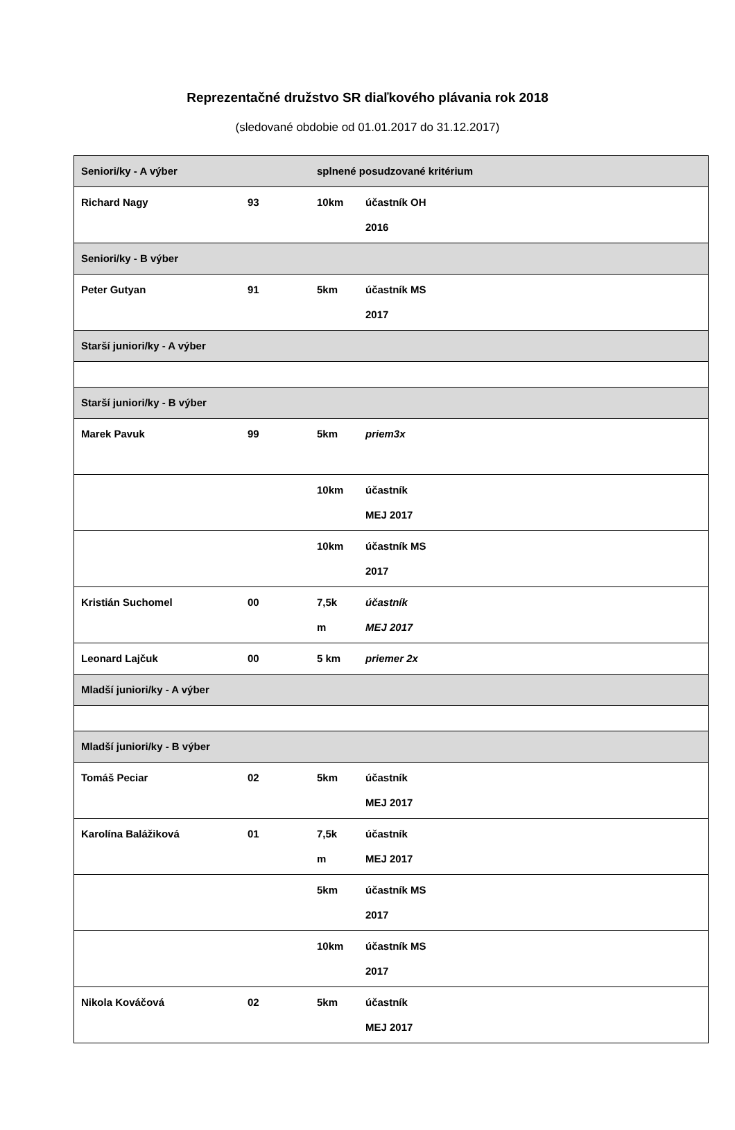Reprezentačné družstvo SR diaľkového plávania rok 2018
(sledované obdobie od 01.01.2017 do 31.12.2017)
| Seniori/ky - A výber | | splnené posudzované kritérium | |
| Richard Nagy | 93 | 10km | účastník OH 2016 |
| Seniori/ky - B výber | | | |
| Peter Gutyan | 91 | 5km | účastník MS 2017 |
| Starší juniori/ky - A výber | | | |
| Starší juniori/ky - B výber | | | |
| Marek Pavuk | 99 | 5km | priem3x |
| | | 10km | účastník MEJ 2017 |
| | | 10km | účastník MS 2017 |
| Kristián Suchomel | 00 | 7,5k m | účastník MEJ 2017 |
| Leonard Lajčuk | 00 | 5 km | priemer 2x |
| Mladší juniori/ky - A výber | | | |
| Mladší juniori/ky - B výber | | | |
| Tomáš Peciar | 02 | 5km | účastník MEJ 2017 |
| Karolína Balážiková | 01 | 7,5k m | účastník MEJ 2017 |
| | | 5km | účastník MS 2017 |
| | | 10km | účastník MS 2017 |
| Nikola Kováčová | 02 | 5km | účastník MEJ 2017 |